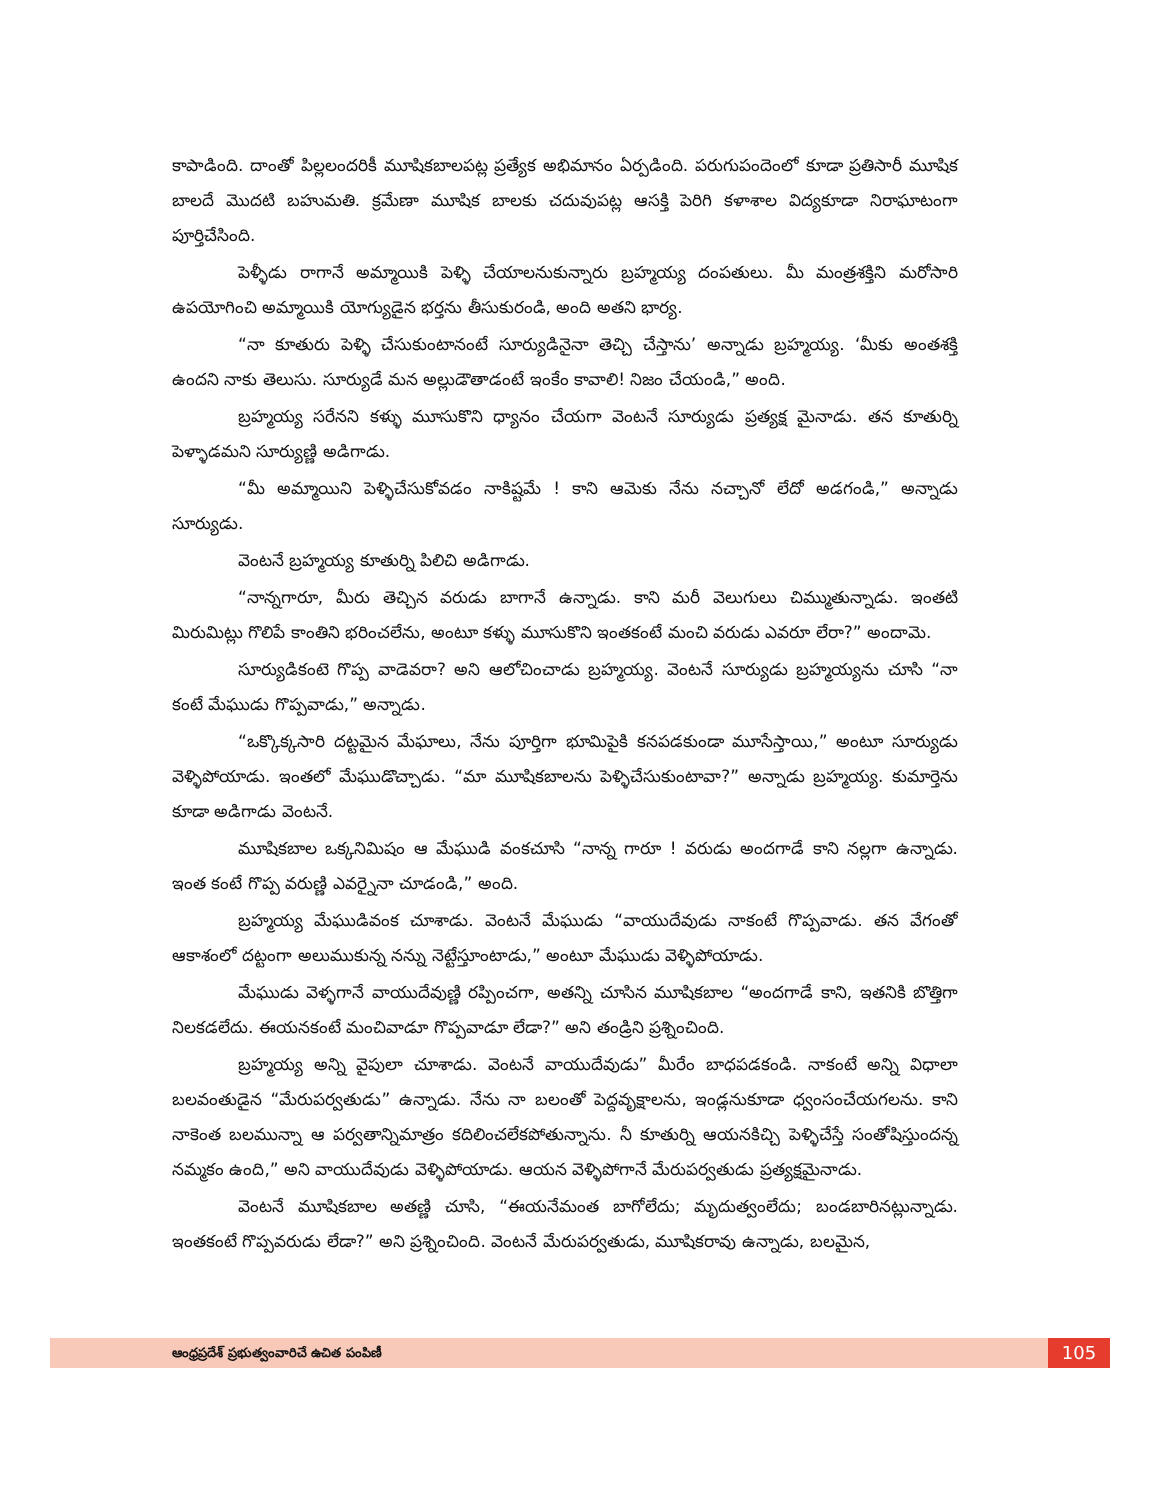కాపాడింది. దాంతో పిల్లలందరికీ మూషికబాలపట్ల ప్రత్యేక అభిమానం ఏర్పడింది. పరుగుపందెంలో కూడా ప్రతిసారీ మూషిక బాలదే మొదటి బహుమతి. క్రమేణా మూషిక బాలకు చదువుపట్ల ఆసక్తి పెరిగి కళాశాల విద్యకూడా నిరాఘాటంగా పూర్తిచేసింది.
పెళ్ళీడు రాగానే అమ్మాయికి పెళ్ళి చేయాలనుకున్నారు బ్రహ్మయ్య దంపతులు. మీ మంత్రశక్తిని మరోసారి ఉపయోగించి అమ్మాయికి యోగ్యుడైన భర్తను తీసుకురండి, అంది అతని భార్య.
“నా కూతురు పెళ్ళి చేసుకుంటానంటే సూర్యుడినైనా తెచ్చి చేస్తాను’ అన్నాడు బ్రహ్మయ్య. ‘మీకు అంతశక్తి ఉందని నాకు తెలుసు. సూర్యుడే మన అల్లుడౌతాడంటే ఇంకేం కావాలి! నిజం చేయండి,” అంది.
బ్రహ్మయ్య సరేనని కళ్ళు మూసుకొని ధ్యానం చేయగా వెంటనే సూర్యుడు ప్రత్యక్ష మైనాడు. తన కూతుర్ని పెళ్ళాడమని సూర్యుణ్ణి అడిగాడు.
“మీ అమ్మాయిని పెళ్ళిచేసుకోవడం నాకిష్టమే ! కాని ఆమెకు నేను నచ్చానో లేదో అడగండి,” అన్నాడు సూర్యుడు.
వెంటనే బ్రహ్మయ్య కూతుర్ని పిలిచి అడిగాడు.
“నాన్నగారూ, మీరు తెచ్చిన వరుడు బాగానే ఉన్నాడు. కాని మరీ వెలుగులు చిమ్ముతున్నాడు. ఇంతటి మిరుమిట్లు గొలిపే కాంతిని భరించలేను, అంటూ కళ్ళు మూసుకొని ఇంతకంటే మంచి వరుడు ఎవరూ లేరా?” అందామె.
సూర్యుడికంటె గొప్ప వాడెవరా? అని ఆలోచించాడు బ్రహ్మయ్య. వెంటనే సూర్యుడు బ్రహ్మయ్యను చూసి “నా కంటే మేఘుడు గొప్పవాడు,” అన్నాడు.
“ఒక్కొక్కసారి దట్టమైన మేఘాలు, నేను పూర్తిగా భూమిపైకి కనపడకుండా మూసేస్తాయి,” అంటూ సూర్యుడు వెళ్ళిపోయాడు. ఇంతలో మేఘుడొచ్చాడు. “మా మూషికబాలను పెళ్ళిచేసుకుంటావా?” అన్నాడు బ్రహ్మయ్య. కుమార్తెను కూడా అడిగాడు వెంటనే.
మూషికబాల ఒక్కనిమిషం ఆ మేఘుడి వంకచూసి “నాన్న గారూ ! వరుడు అందగాడే కాని నల్లగా ఉన్నాడు. ఇంత కంటే గొప్ప వరుణ్ణి ఎవర్నైనా చూడండి,” అంది.
బ్రహ్మయ్య మేఘుడివంక చూశాడు. వెంటనే మేఘుడు “వాయుదేవుడు నాకంటే గొప్పవాడు. తన వేగంతో ఆకాశంలో దట్టంగా అలుముకున్న నన్ను నెట్టేస్తూంటాడు,” అంటూ మేఘుడు వెళ్ళిపోయాడు.
మేఘుడు వెళ్ళగానే వాయుదేవుణ్ణి రప్పించగా, అతన్ని చూసిన మూషికబాల “అందగాడే కాని, ఇతనికి బొత్తిగా నిలకడలేదు. ఈయనకంటే మంచివాడూ గొప్పవాడూ లేడా?” అని తండ్రిని ప్రశ్నించింది.
బ్రహ్మయ్య అన్ని వైపులా చూశాడు. వెంటనే వాయుదేవుడు” మీరేం బాధపడకండి. నాకంటే అన్ని విధాలా బలవంతుడైన “మేరుపర్వతుడు” ఉన్నాడు. నేను నా బలంతో పెద్దవృక్షాలను, ఇండ్లనుకూడా ధ్వంసంచేయగలను. కాని నాకెంత బలమున్నా ఆ పర్వతాన్నిమాత్రం కదిలించలేకపోతున్నాను. నీ కూతుర్ని ఆయనకిచ్చి పెళ్ళిచేస్తే సంతోషిస్తుందన్న నమ్మకం ఉంది,” అని వాయుదేవుడు వెళ్ళిపోయాడు. ఆయన వెళ్ళిపోగానే మేరుపర్వతుడు ప్రత్యక్షమైనాడు.
వెంటనే మూషికబాల అతణ్ణి చూసి, “ఈయనేమంత బాగోలేదు; మృదుత్వంలేదు; బండబారినట్లున్నాడు. ఇంతకంటే గొప్పవరుడు లేడా?” అని ప్రశ్నించింది. వెంటనే మేరుపర్వతుడు, మూషికరావు ఉన్నాడు, బలమైన,
ఆంధ్రప్రదేశ్ ప్రభుత్వంవారిచే ఉచిత పంపిణీ
105